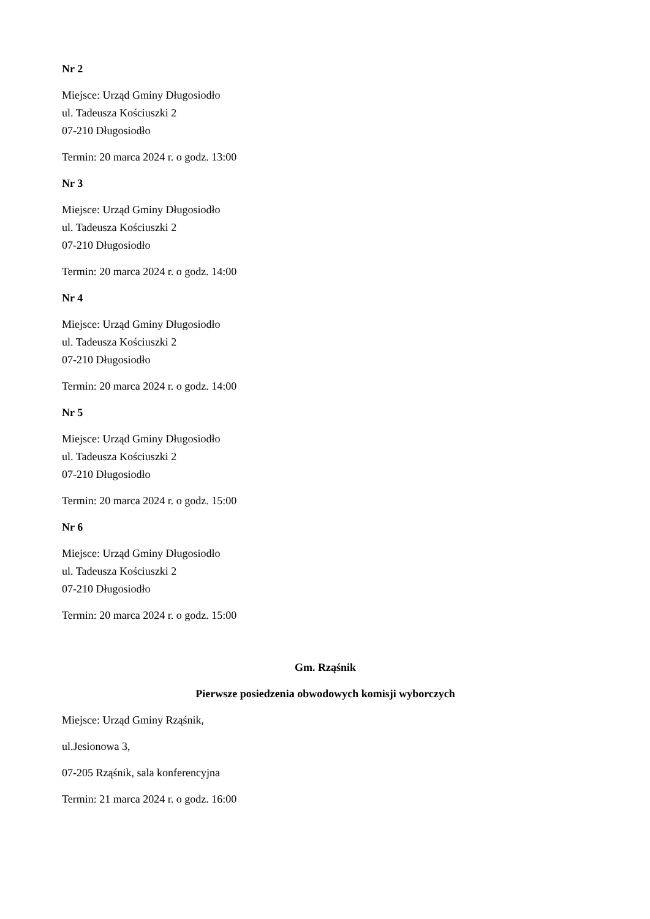Nr 2
Miejsce: Urząd Gminy Długosiodło
ul. Tadeusza Kościuszki 2
07-210 Długosiodło
Termin: 20 marca 2024 r. o godz. 13:00
Nr 3
Miejsce: Urząd Gminy Długosiodło
ul. Tadeusza Kościuszki 2
07-210 Długosiodło
Termin: 20 marca 2024 r. o godz. 14:00
Nr 4
Miejsce: Urząd Gminy Długosiodło
ul. Tadeusza Kościuszki 2
07-210 Długosiodło
Termin: 20 marca 2024 r. o godz. 14:00
Nr 5
Miejsce: Urząd Gminy Długosiodło
ul. Tadeusza Kościuszki 2
07-210 Długosiodło
Termin: 20 marca 2024 r. o godz. 15:00
Nr 6
Miejsce: Urząd Gminy Długosiodło
ul. Tadeusza Kościuszki 2
07-210 Długosiodło
Termin: 20 marca 2024 r. o godz. 15:00
Gm. Rząśnik
Pierwsze posiedzenia obwodowych komisji wyborczych
Miejsce: Urząd Gminy Rząśnik,
ul.Jesionowa 3,
07-205 Rząśnik, sala konferencyjna
Termin: 21 marca 2024 r. o godz. 16:00